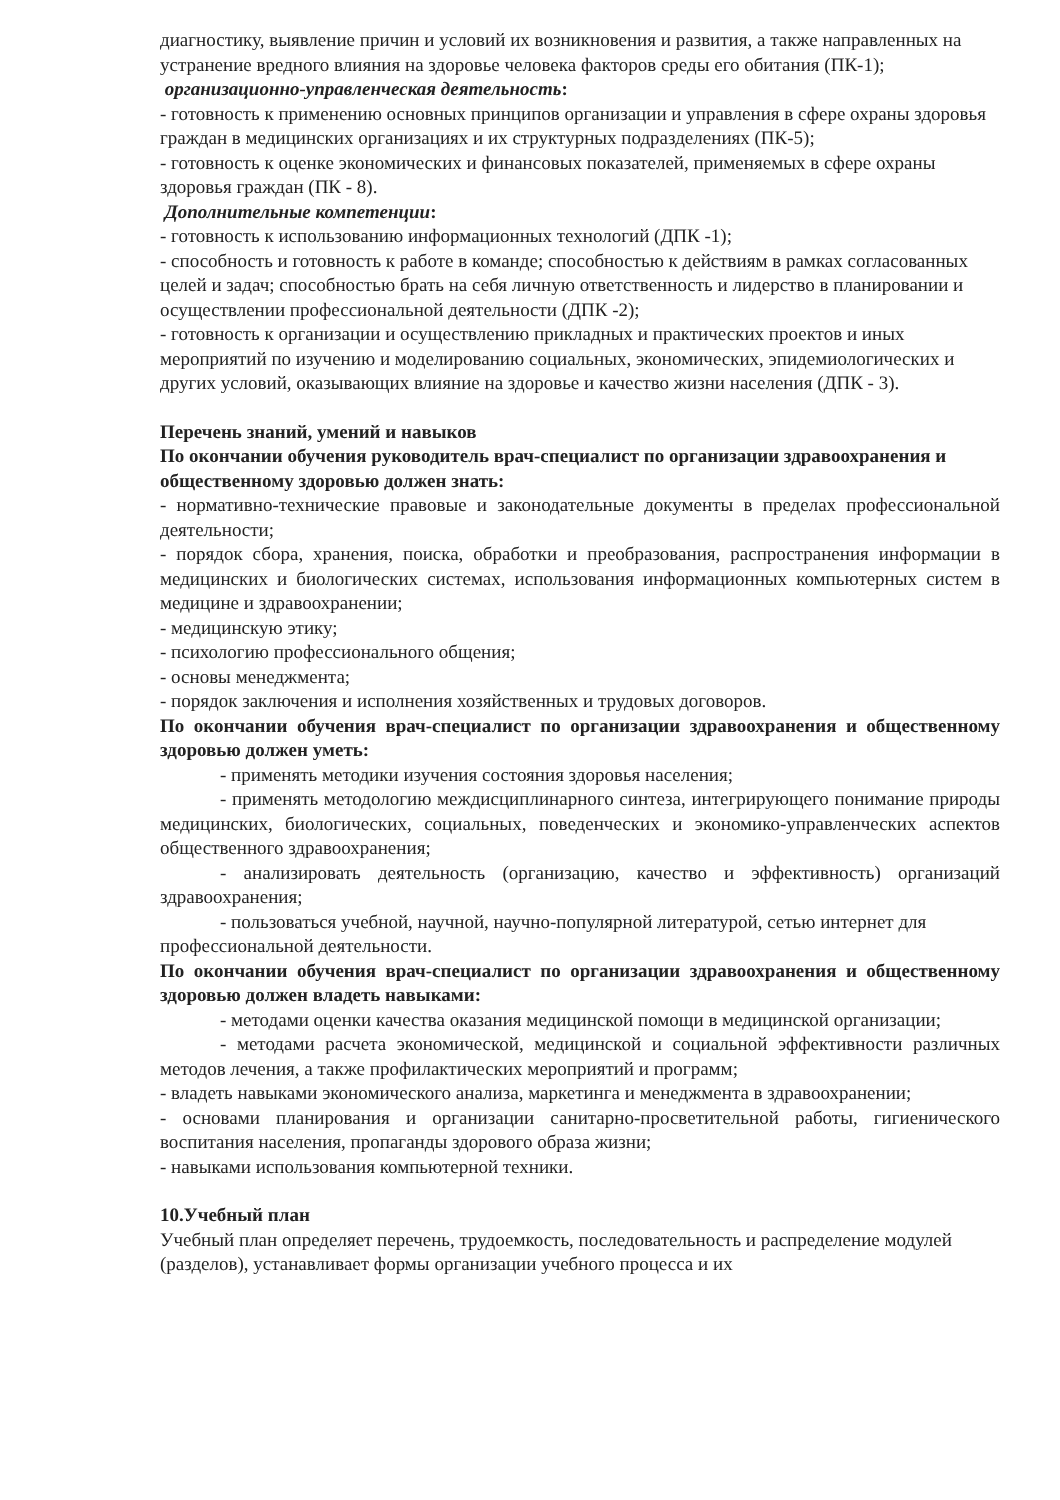диагностику, выявление причин и условий их возникновения и развития, а также направленных на устранение вредного влияния на здоровье человека факторов среды его обитания (ПК-1);
организационно-управленческая деятельность:
- готовность к применению основных принципов организации и управления в сфере охраны здоровья граждан в медицинских организациях и их структурных подразделениях (ПК-5);
- готовность к оценке экономических и финансовых показателей, применяемых в сфере охраны здоровья граждан (ПК - 8).
Дополнительные компетенции:
- готовность к использованию информационных технологий (ДПК -1);
- способность и готовность к работе в команде; способностью к действиям в рамках согласованных целей и задач; способностью брать на себя личную ответственность и лидерство в планировании и осуществлении профессиональной деятельности (ДПК -2);
- готовность к организации и осуществлению прикладных и практических проектов и иных мероприятий по изучению и моделированию социальных, экономических, эпидемиологических и других условий, оказывающих влияние на здоровье и качество жизни населения (ДПК - 3).
Перечень знаний, умений и навыков
По окончании обучения руководитель врач-специалист по организации здравоохранения и общественному здоровью должен знать:
- нормативно-технические правовые и законодательные документы в пределах профессиональной деятельности;
- порядок сбора, хранения, поиска, обработки и преобразования, распространения информации в медицинских и биологических системах, использования информационных компьютерных систем в медицине и здравоохранении;
- медицинскую этику;
- психологию профессионального общения;
- основы менеджмента;
- порядок заключения и исполнения хозяйственных и трудовых договоров.
По окончании обучения врач-специалист по организации здравоохранения и общественному здоровью должен уметь:
- применять методики изучения состояния здоровья населения;
- применять методологию междисциплинарного синтеза, интегрирующего понимание природы медицинских, биологических, социальных, поведенческих и экономико-управленческих аспектов общественного здравоохранения;
- анализировать деятельность (организацию, качество и эффективность) организаций здравоохранения;
- пользоваться учебной, научной, научно-популярной литературой, сетью интернет для профессиональной деятельности.
По окончании обучения врач-специалист по организации здравоохранения и общественному здоровью должен владеть навыками:
- методами оценки качества оказания медицинской помощи в медицинской организации;
- методами расчета экономической, медицинской и социальной эффективности различных методов лечения, а также профилактических мероприятий и программ;
- владеть навыками экономического анализа, маркетинга и менеджмента в здравоохранении;
- основами планирования и организации санитарно-просветительной работы, гигиенического воспитания населения, пропаганды здорового образа жизни;
- навыками использования компьютерной техники.
10.Учебный план
Учебный план определяет перечень, трудоемкость, последовательность и распределение модулей (разделов), устанавливает формы организации учебного процесса и их